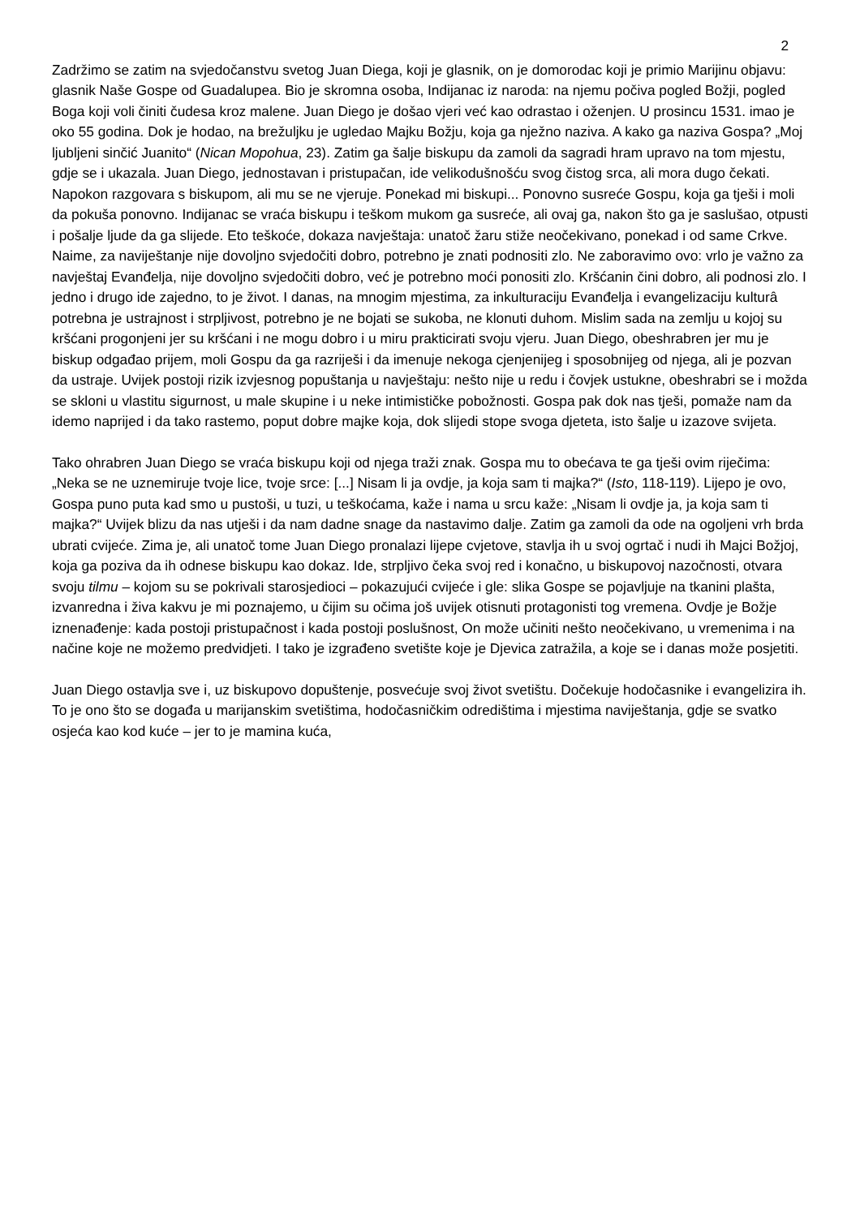2
Zadržimo se zatim na svjedočanstvu svetog Juan Diega, koji je glasnik, on je domorodac koji je primio Marijinu objavu: glasnik Naše Gospe od Guadalupea. Bio je skromna osoba, Indijanac iz naroda: na njemu počiva pogled Božji, pogled Boga koji voli činiti čudesa kroz malene. Juan Diego je došao vjeri već kao odrastao i oženjen. U prosincu 1531. imao je oko 55 godina. Dok je hodao, na brežuljku je ugledao Majku Božju, koja ga nježno naziva. A kako ga naziva Gospa? „Moj ljubljeni sinčić Juanito“ (Nican Mopohua, 23). Zatim ga šalje biskupu da zamoli da sagradi hram upravo na tom mjestu, gdje se i ukazala. Juan Diego, jednostavan i pristupačan, ide velikodušnošću svog čistog srca, ali mora dugo čekati. Napokon razgovara s biskupom, ali mu se ne vjeruje. Ponekad mi biskupi... Ponovno susreće Gospu, koja ga tješi i moli da pokuša ponovno. Indijanac se vraća biskupu i teškom mukom ga susreće, ali ovaj ga, nakon što ga je saslušao, otpusti i pošalje ljude da ga slijede. Eto teškoće, dokaza navještaja: unatoč žaru stiže neočekivano, ponekad i od same Crkve. Naime, za naviještanje nije dovoljno svjedočiti dobro, potrebno je znati podnositi zlo. Ne zaboravimo ovo: vrlo je važno za navještaj Evanđelja, nije dovoljno svjedočiti dobro, već je potrebno moći ponositi zlo. Kršćanin čini dobro, ali podnosi zlo. I jedno i drugo ide zajedno, to je život. I danas, na mnogim mjestima, za inkulturaciju Evanđelja i evangelizaciju kulturâ potrebna je ustrajnost i strpljivost, potrebno je ne bojati se sukoba, ne klonuti duhom. Mislim sada na zemlju u kojoj su kršćani progonjeni jer su kršćani i ne mogu dobro i u miru prakticirati svoju vjeru. Juan Diego, obeshrabren jer mu je biskup odgađao prijem, moli Gospu da ga razriješi i da imenuje nekoga cjenjenijeg i sposobnijeg od njega, ali je pozvan da ustraje. Uvijek postoji rizik izvjesnog popuštanja u navještaju: nešto nije u redu i čovjek ustukne, obeshrabri se i možda se skloni u vlastitu sigurnost, u male skupine i u neke intimističke pobožnosti. Gospa pak dok nas tješi, pomaže nam da idemo naprijed i da tako rastemo, poput dobre majke koja, dok slijedi stope svoga djeteta, isto šalje u izazove svijeta.
Tako ohrabren Juan Diego se vraća biskupu koji od njega traži znak. Gospa mu to obećava te ga tješi ovim riječima: „Neka se ne uznemiruje tvoje lice, tvoje srce: [...] Nisam li ja ovdje, ja koja sam ti majka?“ (Isto, 118-119). Lijepo je ovo, Gospa puno puta kad smo u pustoši, u tuzi, u teškoćama, kaže i nama u srcu kaže: „Nisam li ovdje ja, ja koja sam ti majka?“ Uvijek blizu da nas utješi i da nam dadne snage da nastavimo dalje. Zatim ga zamoli da ode na ogoljeni vrh brda ubrati cvijeće. Zima je, ali unatoč tome Juan Diego pronalazi lijepe cvjetove, stavlja ih u svoj ogrtač i nudi ih Majci Božjoj, koja ga poziva da ih odnese biskupu kao dokaz. Ide, strpljivo čeka svoj red i konačno, u biskupovoj nazočnosti, otvara svoju tilmu – kojom su se pokrivali starosjedioci – pokazujući cvijeće i gle: slika Gospe se pojavljuje na tkanini plašta, izvanredna i živa kakvu je mi poznajemo, u čijim su očima još uvijek otisnuti protagonisti tog vremena. Ovdje je Božje iznenađenje: kada postoji pristupačnost i kada postoji poslušnost, On može učiniti nešto neočekivano, u vremenima i na načine koje ne možemo predvidjeti. I tako je izgrađeno svetište koje je Djevica zatražila, a koje se i danas može posjetiti.
Juan Diego ostavlja sve i, uz biskupovo dopuštenje, posvećuje svoj život svetištu. Dočekuje hodočasnike i evangelizira ih. To je ono što se događa u marijanskim svetištima, hodočasničkim odredištima i mjestima naviještanja, gdje se svatko osjeća kao kod kuće – jer to je mamina kuća,